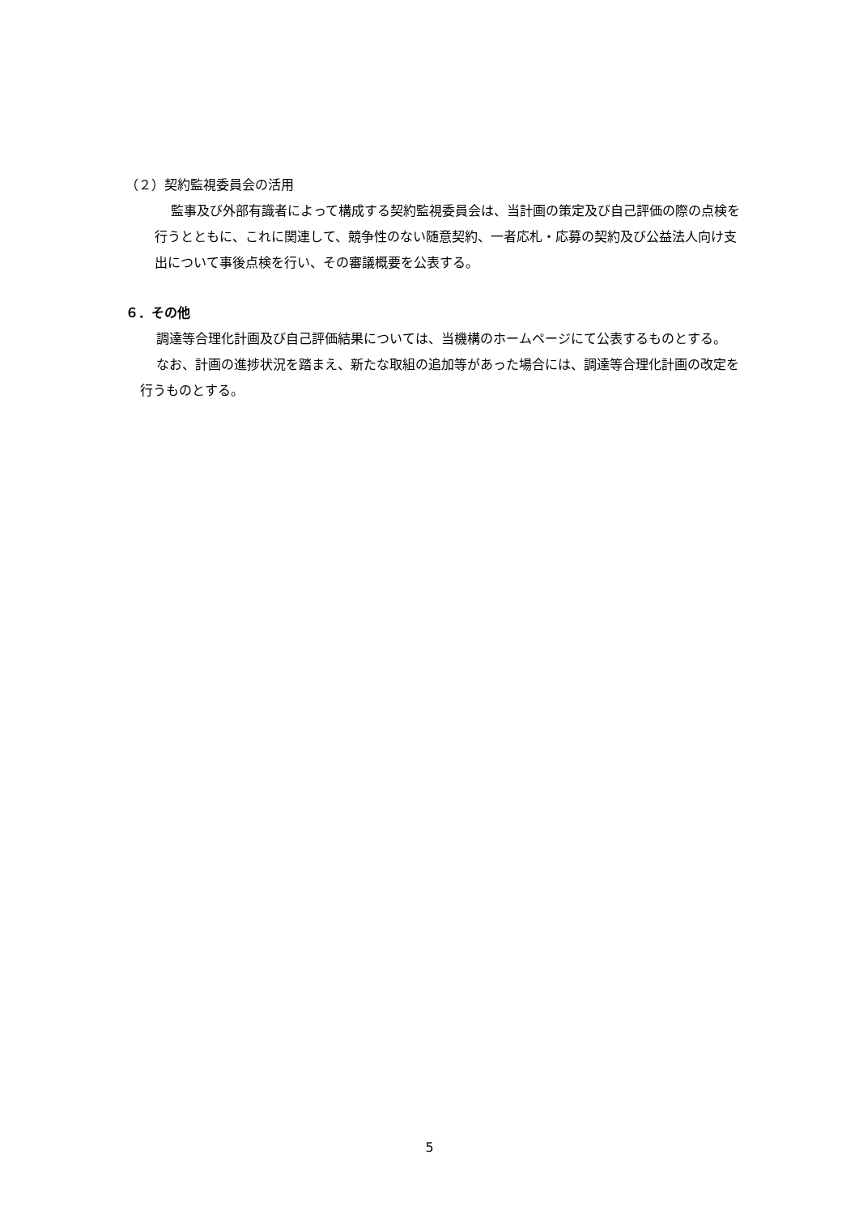（２）契約監視委員会の活用
監事及び外部有識者によって構成する契約監視委員会は、当計画の策定及び自己評価の際の点検を行うとともに、これに関連して、競争性のない随意契約、一者応札・応募の契約及び公益法人向け支出について事後点検を行い、その審議概要を公表する。
６．その他
調達等合理化計画及び自己評価結果については、当機構のホームページにて公表するものとする。
なお、計画の進捗状況を踏まえ、新たな取組の追加等があった場合には、調達等合理化計画の改定を行うものとする。
5